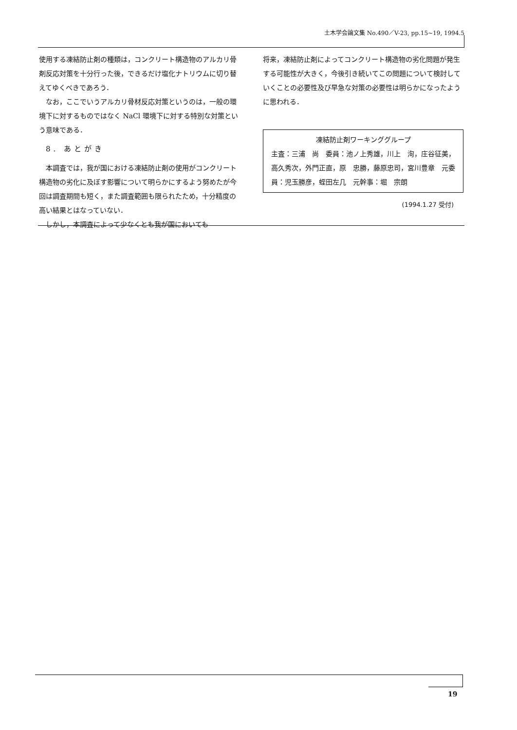土木学会論文集 No.490／V-23, pp.15~19, 1994.5
使用する凍結防止剤の種類は，コンクリート構造物のアルカリ骨剤反応対策を十分行った後，できるだけ塩化ナトリウムに切り替えてゆくべきであろう．
　なお，ここでいうアルカリ骨材反応対策というのは，一般の環境下に対するものではなく NaCl 環境下に対する特別な対策という意味である．
8. あとがき
　本調査では，我が国における凍結防止剤の使用がコンクリート構造物の劣化に及ぼす影響について明らかにするよう努めたが今回は調査期間も短く，また調査範囲も限られたため，十分精度の高い結果とはなっていない．
　しかし，本調査によって少なくとも我が国においても
将来，凍結防止剤によってコンクリート構造物の劣化問題が発生する可能性が大きく，今後引き続いてこの問題について検討していくことの必要性及び早急な対策の必要性は明らかになったように思われる．
凍結防止剤ワーキンググループ
主査：三浦　尚　委員：池ノ上秀雄，川上　洵，庄谷征美，高久秀次，外門正直，原　忠勝，藤原忠司，宮川豊章　元委員：児玉勝彦，蛭田左几　元幹事：堀　宗朗
(1994.1.27 受付)
19